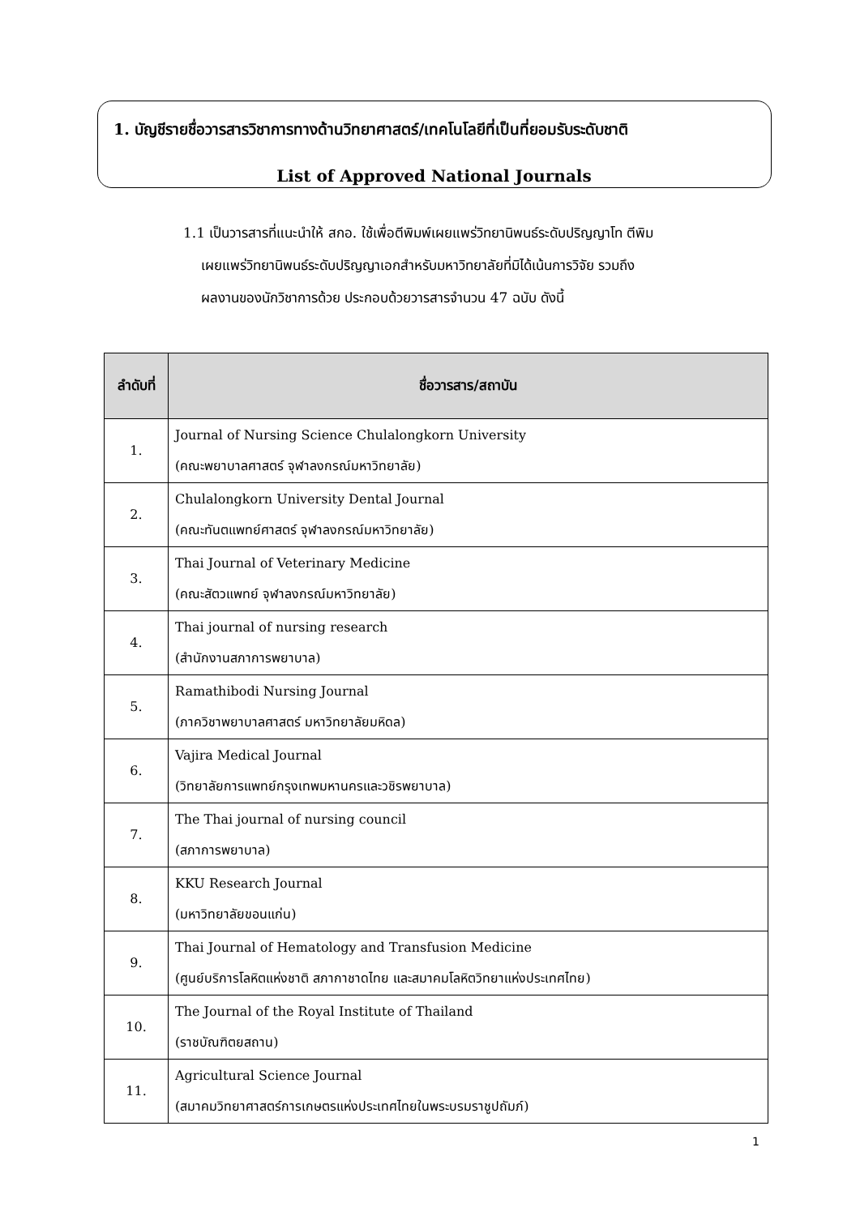1. บัญชีรายชื่อวารสารวิชาการทางด้านวิทยาศาสตร์/เทคโนโลยีที่เป็นที่ยอมรับระดับชาติ
List of Approved National Journals
1.1 เป็นวารสารที่แนะนำให้ สกอ. ใช้เพื่อตีพิมพ์เผยแพร่วิทยานิพนธ์ระดับปริญญาโท ตีพิม
เผยแพร่วิทยานิพนธ์ระดับปริญญาเอกสำหรับมหาวิทยาลัยที่มิได้เน้นการวิจัย รวมถึง
ผลงานของนักวิชาการด้วย ประกอบด้วยวารสารจำนวน 47 ฉบับ ดังนี้
| ลำดับที่ | ชื่อวารสาร/สถาบัน |
| --- | --- |
| 1. | Journal of Nursing Science Chulalongkorn University (คณะพยาบาลศาสตร์ จุฬาลงกรณ์มหาวิทยาลัย) |
| 2. | Chulalongkorn University Dental Journal (คณะทันตแพทย์ศาสตร์ จุฬาลงกรณ์มหาวิทยาลัย) |
| 3. | Thai Journal of Veterinary Medicine (คณะสัตวแพทย์ จุฬาลงกรณ์มหาวิทยาลัย) |
| 4. | Thai journal of nursing research (สำนักงานสภาการพยาบาล) |
| 5. | Ramathibodi Nursing Journal (ภาควิชาพยาบาลศาสตร์ มหาวิทยาลัยมหิดล) |
| 6. | Vajira Medical Journal (วิทยาลัยการแพทย์กรุงเทพมหานครและวชิรพยาบาล) |
| 7. | The Thai journal of nursing council (สภาการพยาบาล) |
| 8. | KKU Research Journal (มหาวิทยาลัยขอนแก่น) |
| 9. | Thai Journal of Hematology and Transfusion Medicine (ศูนย์บริการโลหิตแห่งชาติ สภากาชาดไทย และสมาคมโลหิตวิทยาแห่งประเทศไทย) |
| 10. | The Journal of the Royal Institute of Thailand (ราชบัณฑิตยสถาน) |
| 11. | Agricultural Science Journal (สมาคมวิทยาศาสตร์การเกษตรแห่งประเทศไทยในพระบรมราชูปถัมภ์) |
1